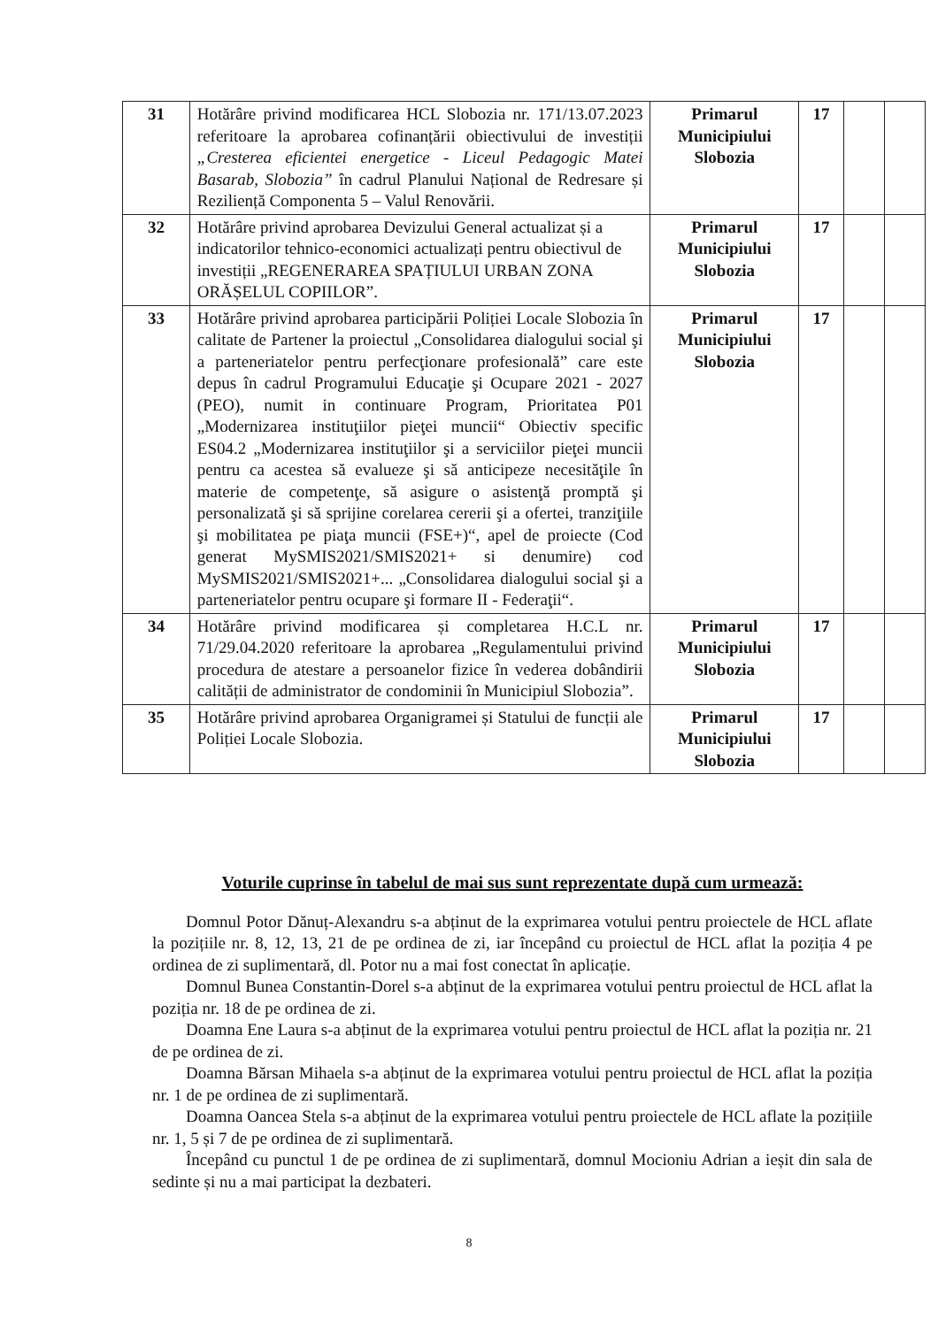| 31 | Hotărâre privind modificarea HCL Slobozia nr. 171/13.07.2023 referitoare la aprobarea cofinanțării obiectivului de investiții „Cresterea eficientei energetice - Liceul Pedagogic Matei Basarab, Slobozia” în cadrul Planului Național de Redresare și Reziliență Componenta 5 – Valul Renovării. | Primarul Municipiului Slobozia | 17 | | |
| 32 | Hotărâre privind aprobarea Devizului General actualizat și a indicatorilor tehnico-economici actualizați pentru obiectivul de investiții „REGENERAREA SPAȚIULUI URBAN ZONA ORĂȘELUL COPIILOR”. | Primarul Municipiului Slobozia | 17 | | |
| 33 | Hotărâre privind aprobarea participării Poliției Locale Slobozia în calitate de Partener la proiectul „Consolidarea dialogului social şi a parteneriatelor pentru perfecţionare profesională” care este depus în cadrul Programului Educaţie şi Ocupare 2021 - 2027 (PEO), numit in continuare Program, Prioritatea P01 „Modernizarea instituţiilor pieţei muncii“ Obiectiv specific ES04.2 „Modernizarea instituţiilor şi a serviciilor pieţei muncii pentru ca acestea să evalueze şi să anticipeze necesităţile în materie de competenţe, să asigure o asistenţă promptă şi personalizată şi să sprijine corelarea cererii şi a ofertei, tranziţiile şi mobilitatea pe piaţa muncii (FSE+)“, apel de proiecte (Cod generat MySMIS2021/SMIS2021+ si denumire) cod MySMIS2021/SMIS2021+... „Consolidarea dialogului social şi a parteneriatelor pentru ocupare şi formare II - Federaţii“. | Primarul Municipiului Slobozia | 17 | | |
| 34 | Hotărâre privind modificarea și completarea H.C.L nr. 71/29.04.2020 referitoare la aprobarea „Regulamentului privind procedura de atestare a persoanelor fizice în vederea dobândirii calității de administrator de condominii în Municipiul Slobozia”. | Primarul Municipiului Slobozia | 17 | | |
| 35 | Hotărâre privind aprobarea Organigramei și Statului de funcții ale Poliției Locale Slobozia. | Primarul Municipiului Slobozia | 17 | | |
Voturile cuprinse în tabelul de mai sus sunt reprezentate după cum urmează:
Domnul Potor Dănuț-Alexandru s-a abținut de la exprimarea votului pentru proiectele de HCL aflate la pozițiile nr. 8, 12, 13, 21 de pe ordinea de zi, iar începând cu proiectul de HCL aflat la poziția 4 pe ordinea de zi suplimentară, dl. Potor nu a mai fost conectat în aplicație.
Domnul Bunea Constantin-Dorel s-a abținut de la exprimarea votului pentru proiectul de HCL aflat la poziția nr. 18 de pe ordinea de zi.
Doamna Ene Laura s-a abținut de la exprimarea votului pentru proiectul de HCL aflat la poziția nr. 21 de pe ordinea de zi.
Doamna Bărsan Mihaela s-a abținut de la exprimarea votului pentru proiectul de HCL aflat la poziția nr. 1 de pe ordinea de zi suplimentară.
Doamna Oancea Stela s-a abținut de la exprimarea votului pentru proiectele de HCL aflate la pozițiile nr. 1, 5 și 7 de pe ordinea de zi suplimentară.
Începând cu punctul 1 de pe ordinea de zi suplimentară, domnul Mocioniu Adrian a ieșit din sala de sedinte și nu a mai participat la dezbateri.
8